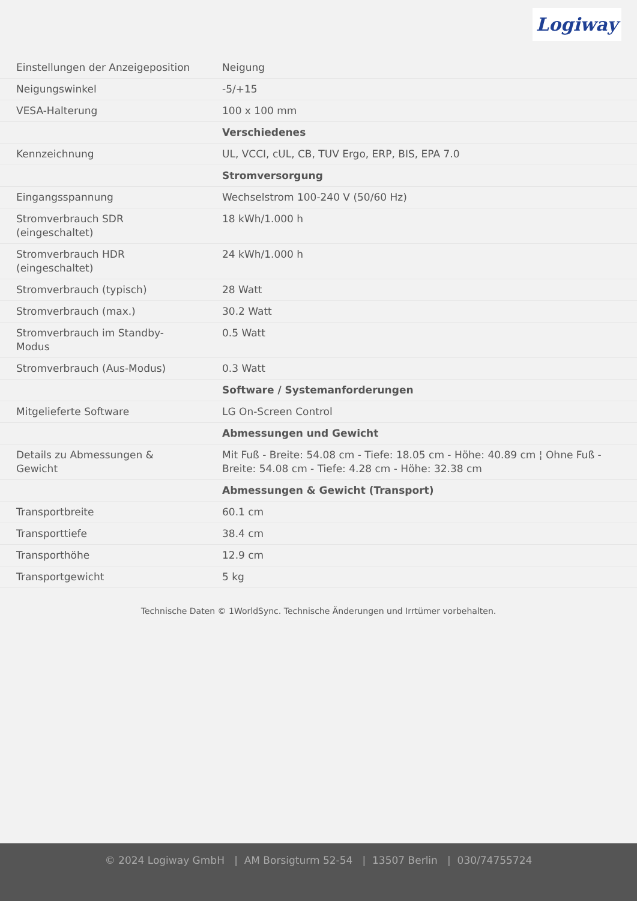Logiway
| Einstellungen der Anzeigeposition | Neigung |
| Neigungswinkel | -5/+15 |
| VESA-Halterung | 100 x 100 mm |
| | Verschiedenes |
| Kennzeichnung | UL, VCCI, cUL, CB, TUV Ergo, ERP, BIS, EPA 7.0 |
| | Stromversorgung |
| Eingangsspannung | Wechselstrom 100-240 V (50/60 Hz) |
| Stromverbrauch SDR (eingeschaltet) | 18 kWh/1.000 h |
| Stromverbrauch HDR (eingeschaltet) | 24 kWh/1.000 h |
| Stromverbrauch (typisch) | 28 Watt |
| Stromverbrauch (max.) | 30.2 Watt |
| Stromverbrauch im Standby-Modus | 0.5 Watt |
| Stromverbrauch (Aus-Modus) | 0.3 Watt |
| | Software / Systemanforderungen |
| Mitgelieferte Software | LG On-Screen Control |
| | Abmessungen und Gewicht |
| Details zu Abmessungen & Gewicht | Mit Fuß - Breite: 54.08 cm - Tiefe: 18.05 cm - Höhe: 40.89 cm ¦ Ohne Fuß - Breite: 54.08 cm - Tiefe: 4.28 cm - Höhe: 32.38 cm |
| | Abmessungen & Gewicht (Transport) |
| Transportbreite | 60.1 cm |
| Transporttiefe | 38.4 cm |
| Transporthöhe | 12.9 cm |
| Transportgewicht | 5 kg |
Technische Daten © 1WorldSync. Technische Änderungen und Irrtümer vorbehalten.
© 2024 Logiway GmbH | AM Borsigturm 52-54 | 13507 Berlin | 030/74755724